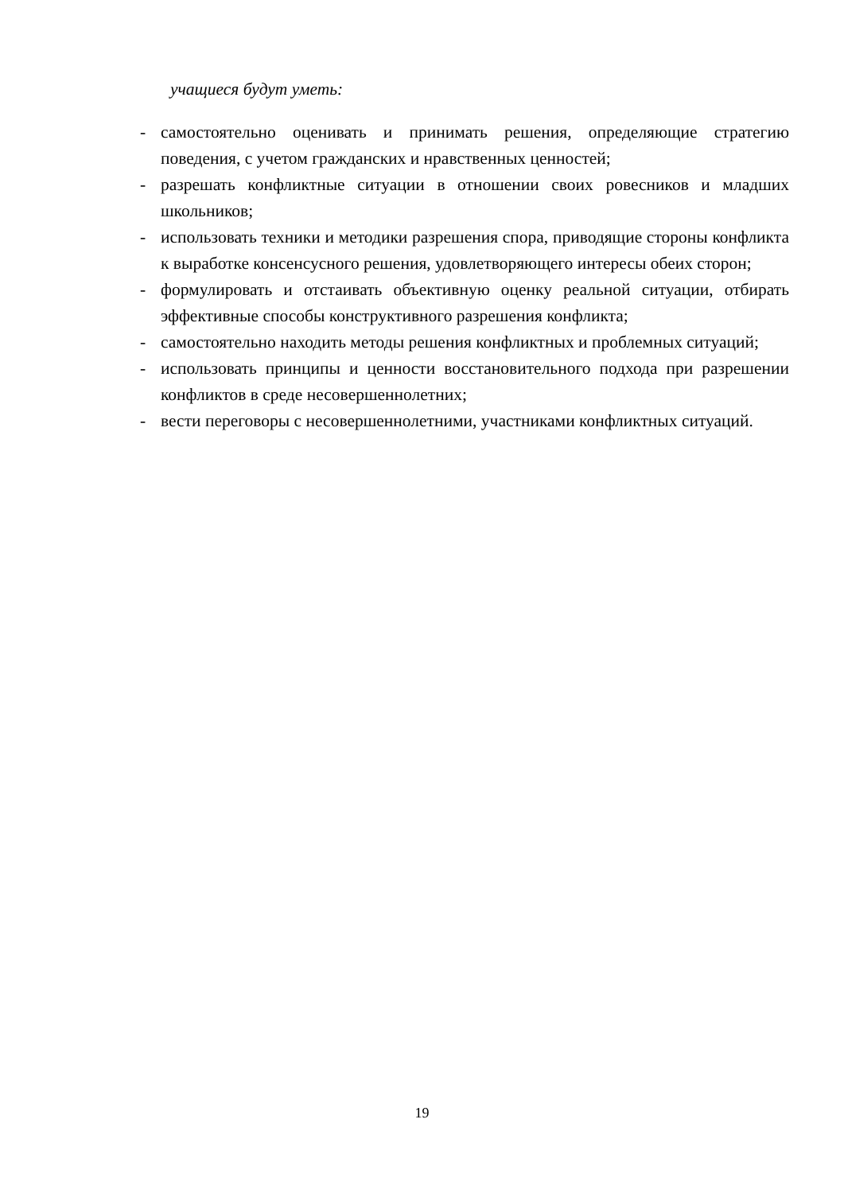учащиеся будут уметь:
- самостоятельно оценивать и принимать решения, определяющие стратегию поведения, с учетом гражданских и нравственных ценностей;
- разрешать конфликтные ситуации в отношении своих ровесников и младших школьников;
- использовать техники и методики разрешения спора, приводящие стороны конфликта к выработке консенсусного решения, удовлетворяющего интересы обеих сторон;
- формулировать и отстаивать объективную оценку реальной ситуации, отбирать эффективные способы конструктивного разрешения конфликта;
- самостоятельно находить методы решения конфликтных и проблемных ситуаций;
- использовать принципы и ценности восстановительного подхода при разрешении конфликтов в среде несовершеннолетних;
- вести переговоры с несовершеннолетними, участниками конфликтных ситуаций.
19